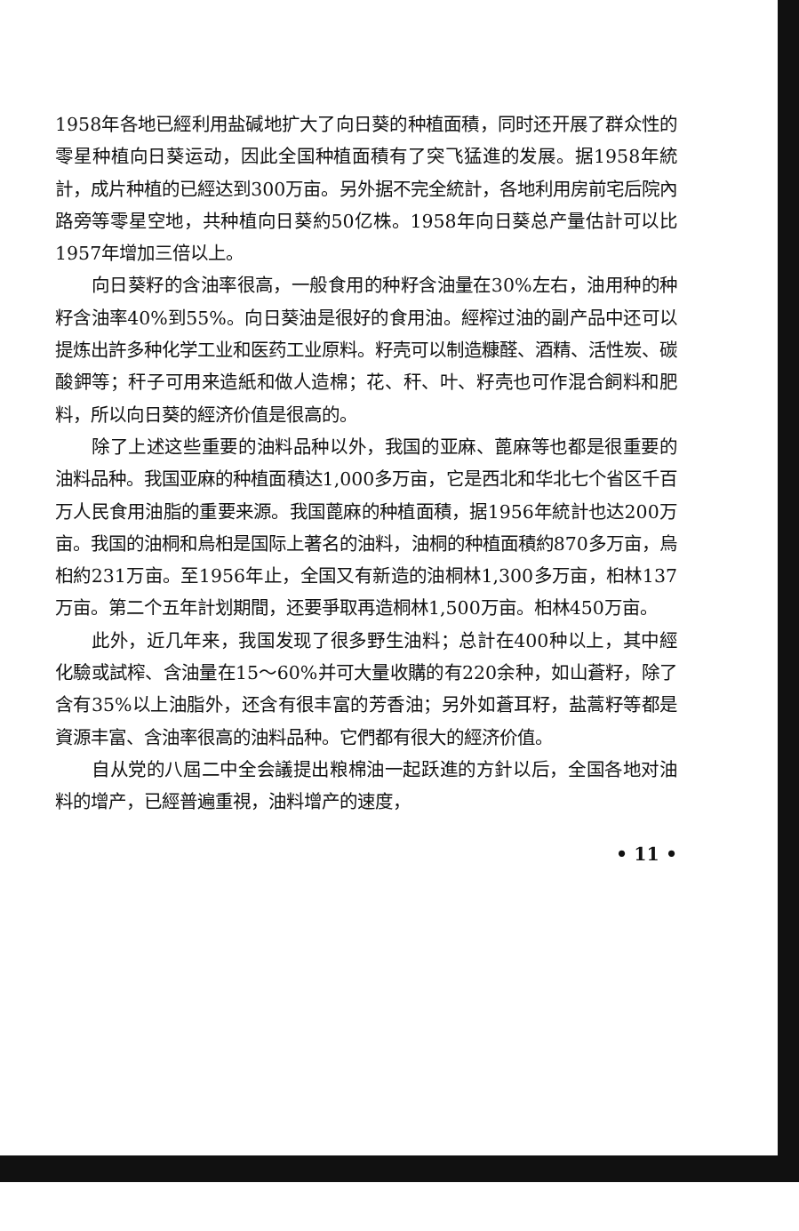1958年各地已經利用盐碱地扩大了向日葵的种植面積，同时还开展了群众性的零星种植向日葵运动，因此全国种植面積有了突飞猛進的发展。据1958年統計，成片种植的已經达到300万亩。另外据不完全統計，各地利用房前宅后院內路旁等零星空地，共种植向日葵約50亿株。1958年向日葵总产量估計可以比1957年增加三倍以上。
向日葵籽的含油率很高，一般食用的种籽含油量在30%左右，油用种的种籽含油率40%到55%。向日葵油是很好的食用油。經榨过油的副产品中还可以提炼出許多种化学工业和医药工业原料。籽壳可以制造糠醛、酒精、活性炭、碳酸鉀等；秆子可用来造紙和做人造棉；花、秆、叶、籽壳也可作混合飼料和肥料，所以向日葵的經济价值是很高的。
除了上述这些重要的油料品种以外，我国的亚麻、蓖麻等也都是很重要的油料品种。我国亚麻的种植面積达1,000多万亩，它是西北和华北七个省区千百万人民食用油脂的重要来源。我国蓖麻的种植面積，据1956年統計也达200万亩。我国的油桐和烏桕是国际上著名的油料，油桐的种植面積約870多万亩，烏桕約231万亩。至1956年止，全国又有新造的油桐林1,300多万亩，桕林137万亩。第二个五年計划期間，还要爭取再造桐林1,500万亩。桕林450万亩。
此外，近几年来，我国发现了很多野生油料；总計在400种以上，其中經化驗或試榨、含油量在15～60%并可大量收購的有220余种，如山蒼籽，除了含有35%以上油脂外，还含有很丰富的芳香油；另外如蒼耳籽，盐蒿籽等都是資源丰富、含油率很高的油料品种。它們都有很大的經济价值。
自从党的八屆二中全会議提出粮棉油一起跃進的方針以后，全国各地对油料的增产，已經普遍重視，油料增产的速度，
• 11 •